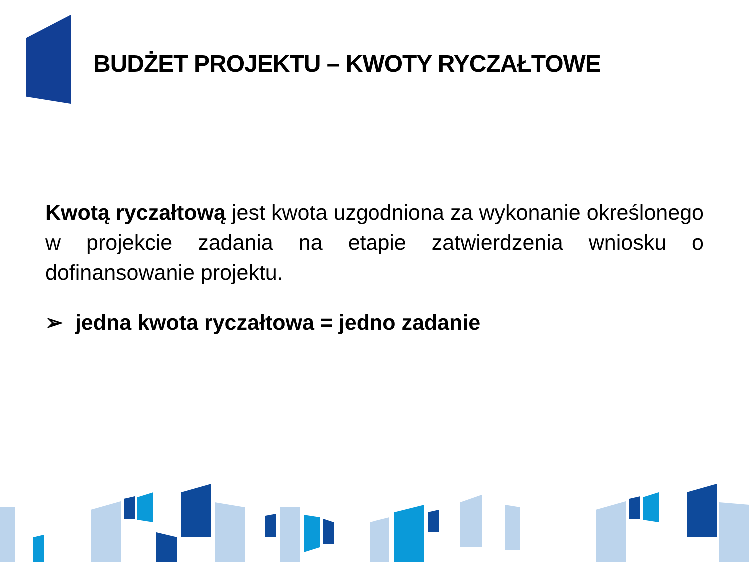BUDŻET PROJEKTU – KWOTY RYCZAŁTOWE
Kwotą ryczałtową jest kwota uzgodniona za wykonanie określonego w projekcie zadania na etapie zatwierdzenia wniosku o dofinansowanie projektu.
➢ jedna kwota ryczałtowa = jedno zadanie